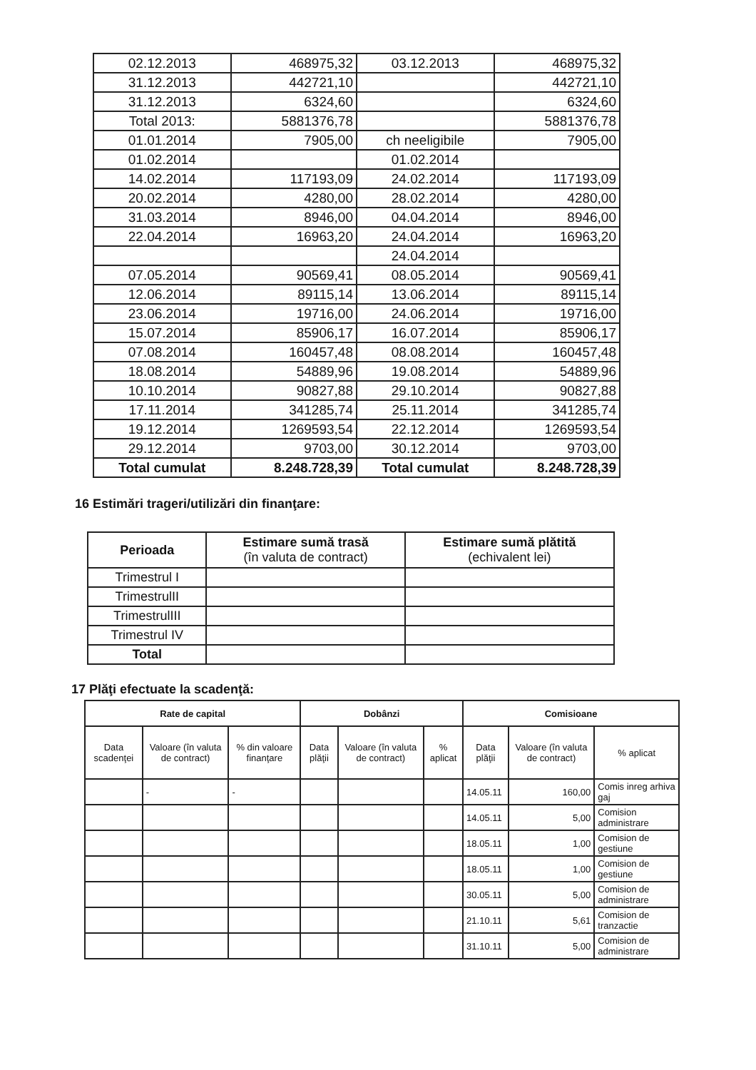| 02.12.2013 | 468975,32 | 03.12.2013 | 468975,32 |
| 31.12.2013 | 442721,10 | | 442721,10 |
| 31.12.2013 | 6324,60 | | 6324,60 |
| Total 2013: | 5881376,78 | | 5881376,78 |
| 01.01.2014 | 7905,00 | ch neeligibile | 7905,00 |
| 01.02.2014 | | 01.02.2014 | |
| 14.02.2014 | 117193,09 | 24.02.2014 | 117193,09 |
| 20.02.2014 | 4280,00 | 28.02.2014 | 4280,00 |
| 31.03.2014 | 8946,00 | 04.04.2014 | 8946,00 |
| 22.04.2014 | 16963,20 | 24.04.2014 | 16963,20 |
| | | 24.04.2014 | |
| 07.05.2014 | 90569,41 | 08.05.2014 | 90569,41 |
| 12.06.2014 | 89115,14 | 13.06.2014 | 89115,14 |
| 23.06.2014 | 19716,00 | 24.06.2014 | 19716,00 |
| 15.07.2014 | 85906,17 | 16.07.2014 | 85906,17 |
| 07.08.2014 | 160457,48 | 08.08.2014 | 160457,48 |
| 18.08.2014 | 54889,96 | 19.08.2014 | 54889,96 |
| 10.10.2014 | 90827,88 | 29.10.2014 | 90827,88 |
| 17.11.2014 | 341285,74 | 25.11.2014 | 341285,74 |
| 19.12.2014 | 1269593,54 | 22.12.2014 | 1269593,54 |
| 29.12.2014 | 9703,00 | 30.12.2014 | 9703,00 |
| Total cumulat | 8.248.728,39 | Total cumulat | 8.248.728,39 |
16 Estimări trageri/utilizări din finanţare:
| Perioada | Estimare sumă trasă (în valuta de contract) | Estimare sumă plătită (echivalent lei) |
| Trimestrul I | | |
| TrimestrulII | | |
| TrimestrulIII | | |
| Trimestrul IV | | |
| Total | | |
17 Plăţi efectuate la scadenţă:
| Rate de capital | | | Dobânzi | | | Comisioane | | |
| --- | --- | --- | --- | --- | --- | --- | --- | --- |
| Data scadenţei | Valoare (în valuta de contract) | % din valoare finanţare | Data plăţii | Valoare (în valuta de contract) | % aplicat | Data plăţii | Valoare (în valuta de contract) | % aplicat |
| | - | - | | | | 14.05.11 | 160,00 | Comis inreg arhiva gaj |
| | | | | | | 14.05.11 | 5,00 | Comision administrare |
| | | | | | | 18.05.11 | 1,00 | Comision de gestiune |
| | | | | | | 18.05.11 | 1,00 | Comision de gestiune |
| | | | | | | 30.05.11 | 5,00 | Comision de administrare |
| | | | | | | 21.10.11 | 5,61 | Comision de tranzactie |
| | | | | | | 31.10.11 | 5,00 | Comision de administrare |